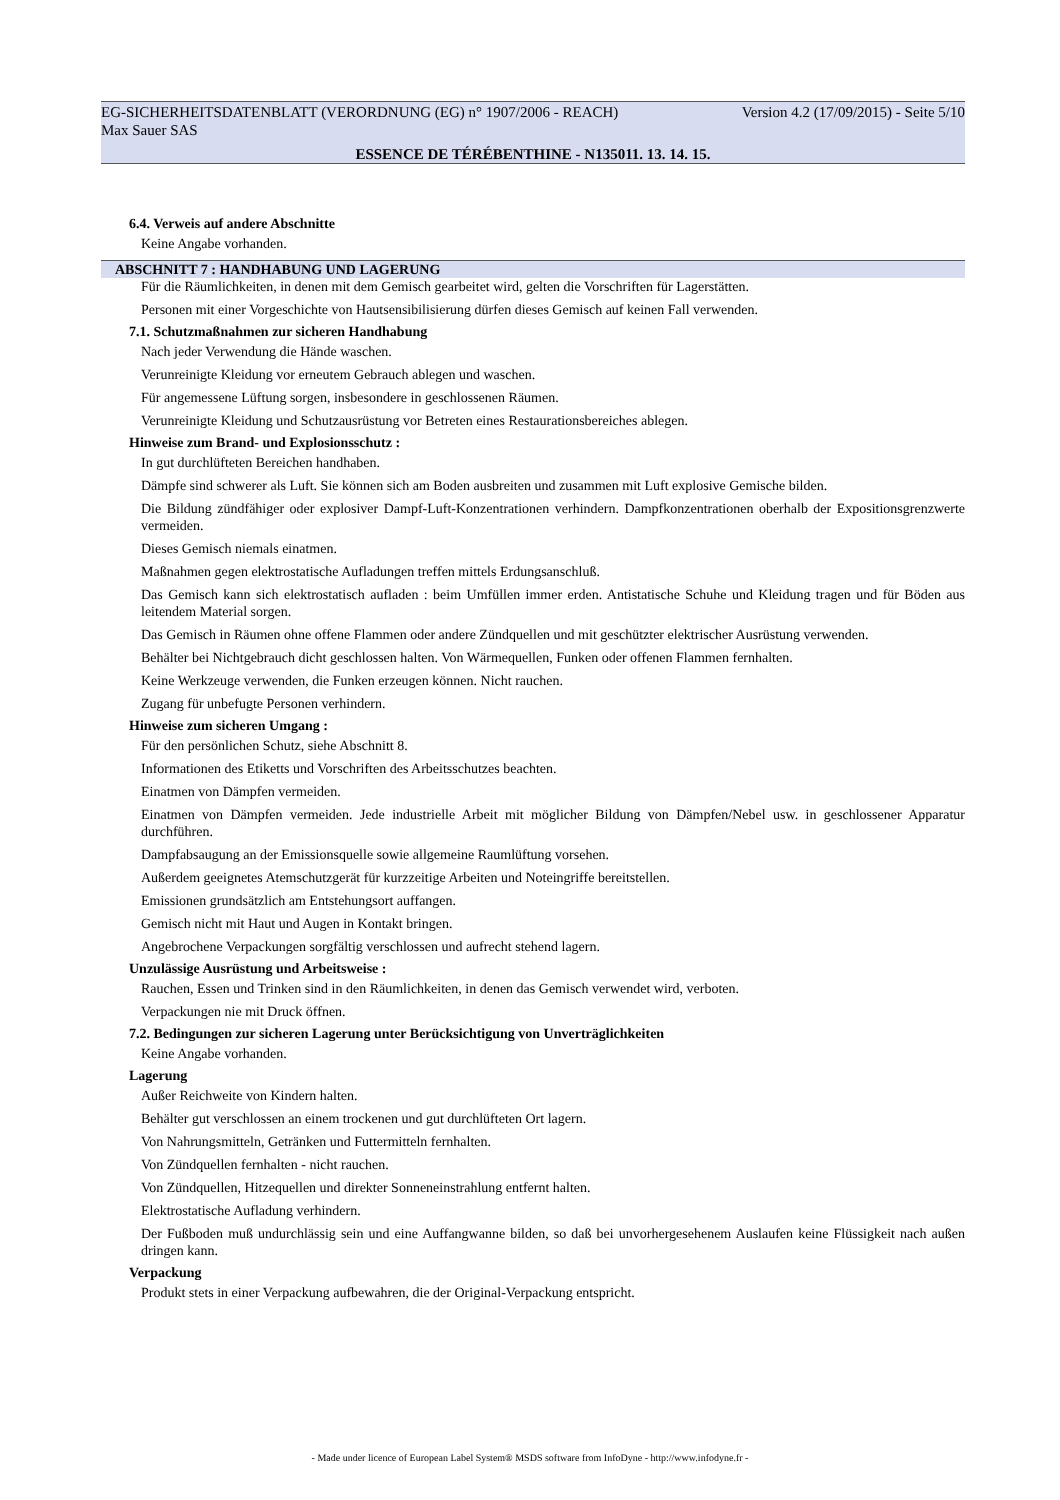EG-SICHERHEITSDATENBLATT (VERORDNUNG (EG) n° 1907/2006 - REACH) Version 4.2 (17/09/2015) - Seite 5/10
Max Sauer SAS
ESSENCE DE TÉRÉBENTHINE - N135011. 13. 14. 15.
6.4. Verweis auf andere Abschnitte
Keine Angabe vorhanden.
ABSCHNITT 7 : HANDHABUNG UND LAGERUNG
Für die Räumlichkeiten, in denen mit dem Gemisch gearbeitet wird, gelten die Vorschriften für Lagerstätten.
Personen mit einer Vorgeschichte von Hautsensibilisierung dürfen dieses Gemisch auf keinen Fall verwenden.
7.1. Schutzmaßnahmen zur sicheren Handhabung
Nach jeder Verwendung die Hände waschen.
Verunreinigte Kleidung vor erneutem Gebrauch ablegen und waschen.
Für angemessene Lüftung sorgen, insbesondere in geschlossenen Räumen.
Verunreinigte Kleidung und Schutzausrüstung vor Betreten eines Restaurationsbereiches ablegen.
Hinweise zum Brand- und Explosionsschutz :
In gut durchlüfteten Bereichen handhaben.
Dämpfe sind schwerer als Luft. Sie können sich am Boden ausbreiten und zusammen mit Luft explosive Gemische bilden.
Die Bildung zündfähiger oder explosiver Dampf-Luft-Konzentrationen verhindern. Dampfkonzentrationen oberhalb der Expositionsgrenzwerte vermeiden.
Dieses Gemisch niemals einatmen.
Maßnahmen gegen elektrostatische Aufladungen treffen mittels Erdungsanschluß.
Das Gemisch kann sich elektrostatisch aufladen : beim Umfüllen immer erden. Antistatische Schuhe und Kleidung tragen und für Böden aus leitendem Material sorgen.
Das Gemisch in Räumen ohne offene Flammen oder andere Zündquellen und mit geschützter elektrischer Ausrüstung verwenden.
Behälter bei Nichtgebrauch dicht geschlossen halten. Von Wärmequellen, Funken oder offenen Flammen fernhalten.
Keine Werkzeuge verwenden, die Funken erzeugen können. Nicht rauchen.
Zugang für unbefugte Personen verhindern.
Hinweise zum sicheren Umgang :
Für den persönlichen Schutz, siehe Abschnitt 8.
Informationen des Etiketts und Vorschriften des Arbeitsschutzes beachten.
Einatmen von Dämpfen vermeiden.
Einatmen von Dämpfen vermeiden. Jede industrielle Arbeit mit möglicher Bildung von Dämpfen/Nebel usw. in geschlossener Apparatur durchführen.
Dampfabsaugung an der Emissionsquelle sowie allgemeine Raumlüftung vorsehen.
Außerdem geeignetes Atemschutzgerät für kurzzeitige Arbeiten und Noteingriffe bereitstellen.
Emissionen grundsätzlich am Entstehungsort auffangen.
Gemisch nicht mit Haut und Augen in Kontakt bringen.
Angebrochene Verpackungen sorgfältig verschlossen und aufrecht stehend lagern.
Unzulässige Ausrüstung und Arbeitsweise :
Rauchen, Essen und Trinken sind in den Räumlichkeiten, in denen das Gemisch verwendet wird, verboten.
Verpackungen nie mit Druck öffnen.
7.2. Bedingungen zur sicheren Lagerung unter Berücksichtigung von Unverträglichkeiten
Keine Angabe vorhanden.
Lagerung
Außer Reichweite von Kindern halten.
Behälter gut verschlossen an einem trockenen und gut durchlüfteten Ort lagern.
Von Nahrungsmitteln, Getränken und Futtermitteln fernhalten.
Von Zündquellen fernhalten - nicht rauchen.
Von Zündquellen, Hitzequellen und direkter Sonneneinstrahlung entfernt halten.
Elektrostatische Aufladung verhindern.
Der Fußboden muß undurchlässig sein und eine Auffangwanne bilden, so daß bei unvorhergesehenem Auslaufen keine Flüssigkeit nach außen dringen kann.
Verpackung
Produkt stets in einer Verpackung aufbewahren, die der Original-Verpackung entspricht.
- Made under licence of European Label System® MSDS software from InfoDyne - http://www.infodyne.fr -